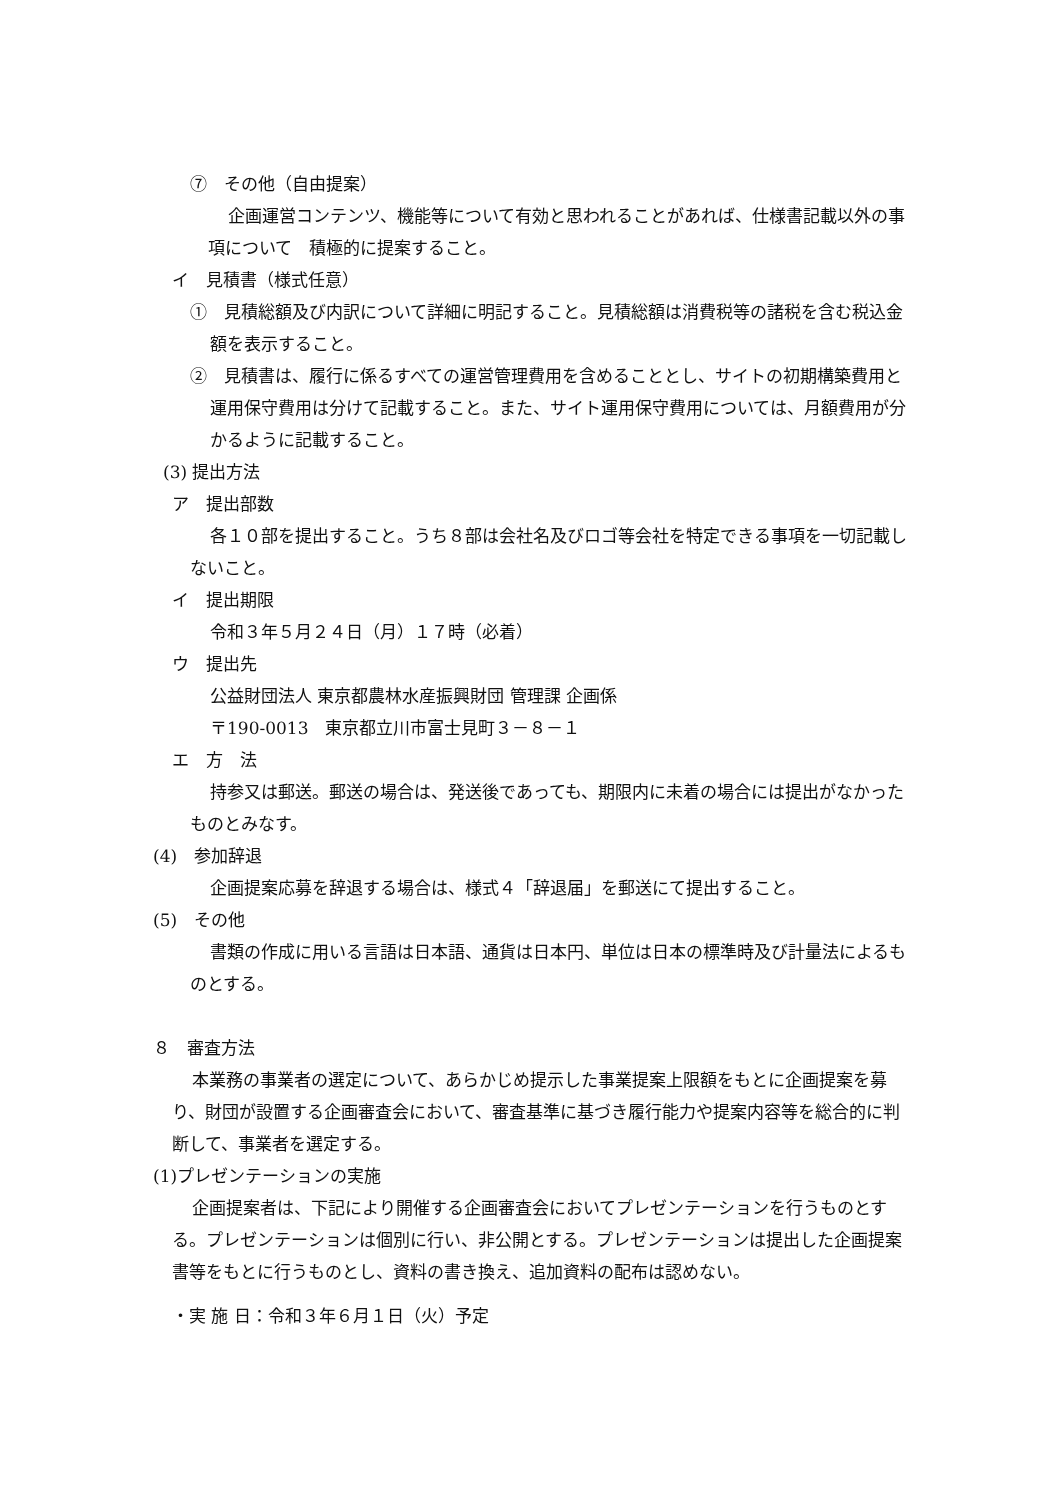⑦　その他（自由提案）
企画運営コンテンツ、機能等について有効と思われることがあれば、仕様書記載以外の事項について　積極的に提案すること。
イ　見積書（様式任意）
①　見積総額及び内訳について詳細に明記すること。見積総額は消費税等の諸税を含む税込金額を表示すること。
②　見積書は、履行に係るすべての運営管理費用を含めることとし、サイトの初期構築費用と運用保守費用は分けて記載すること。また、サイト運用保守費用については、月額費用が分かるように記載すること。
(3) 提出方法
ア　提出部数
各１０部を提出すること。うち８部は会社名及びロゴ等会社を特定できる事項を一切記載しないこと。
イ　提出期限
令和３年５月２４日（月）１７時（必着）
ウ　提出先
公益財団法人 東京都農林水産振興財団 管理課 企画係
〒190-0013　東京都立川市富士見町３－８－１
エ　方　法
持参又は郵送。郵送の場合は、発送後であっても、期限内に未着の場合には提出がなかったものとみなす。
(4)　参加辞退
企画提案応募を辞退する場合は、様式４「辞退届」を郵送にて提出すること。
(5)　その他
書類の作成に用いる言語は日本語、通貨は日本円、単位は日本の標準時及び計量法によるものとする。
８　審査方法
本業務の事業者の選定について、あらかじめ提示した事業提案上限額をもとに企画提案を募り、財団が設置する企画審査会において、審査基準に基づき履行能力や提案内容等を総合的に判断して、事業者を選定する。
(1)プレゼンテーションの実施
企画提案者は、下記により開催する企画審査会においてプレゼンテーションを行うものとする。プレゼンテーションは個別に行い、非公開とする。プレゼンテーションは提出した企画提案書等をもとに行うものとし、資料の書き換え、追加資料の配布は認めない。
・実 施 日：令和３年６月１日（火）予定